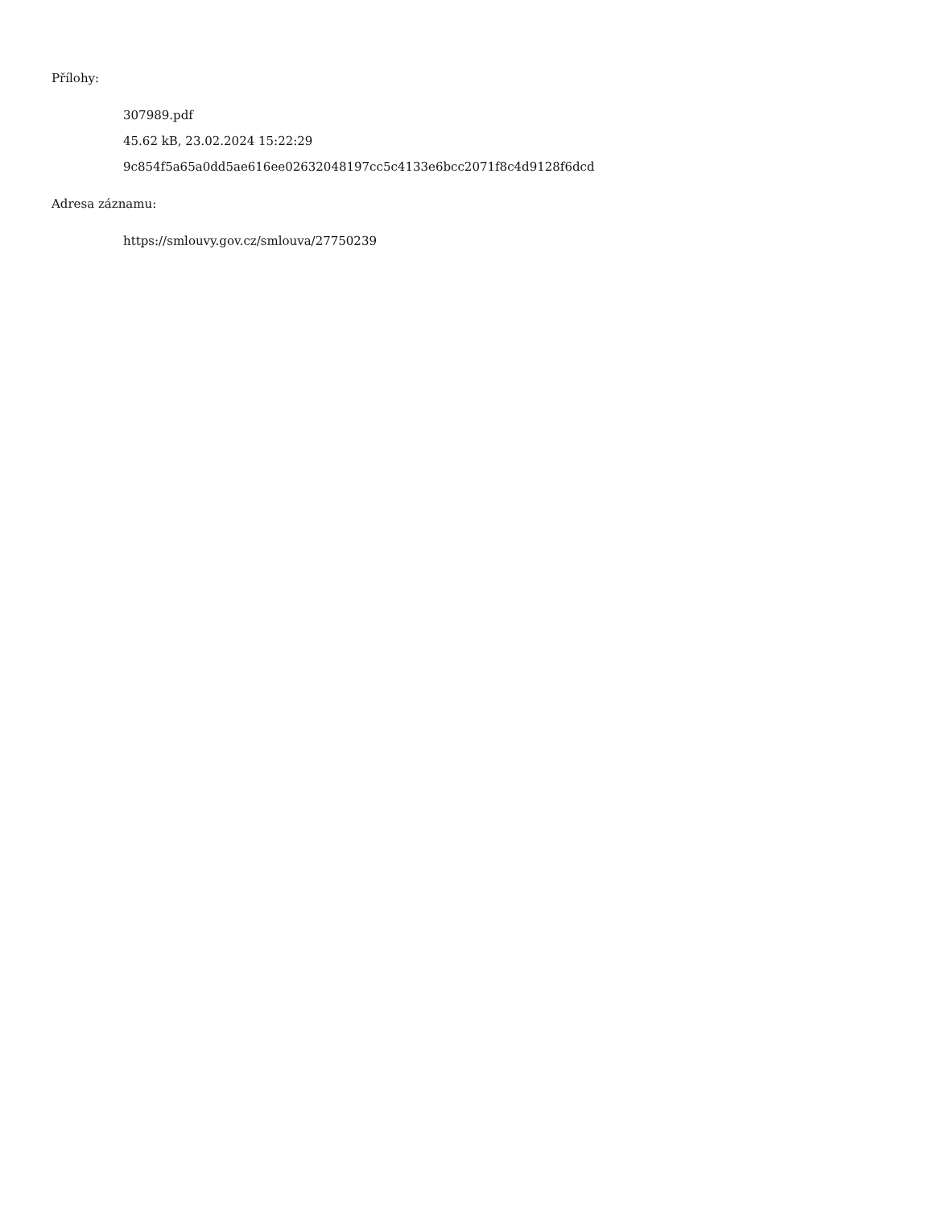Přílohy:
307989.pdf
45.62 kB, 23.02.2024 15:22:29
9c854f5a65a0dd5ae616ee02632048197cc5c4133e6bcc2071f8c4d9128f6dcd
Adresa záznamu:
https://smlouvy.gov.cz/smlouva/27750239